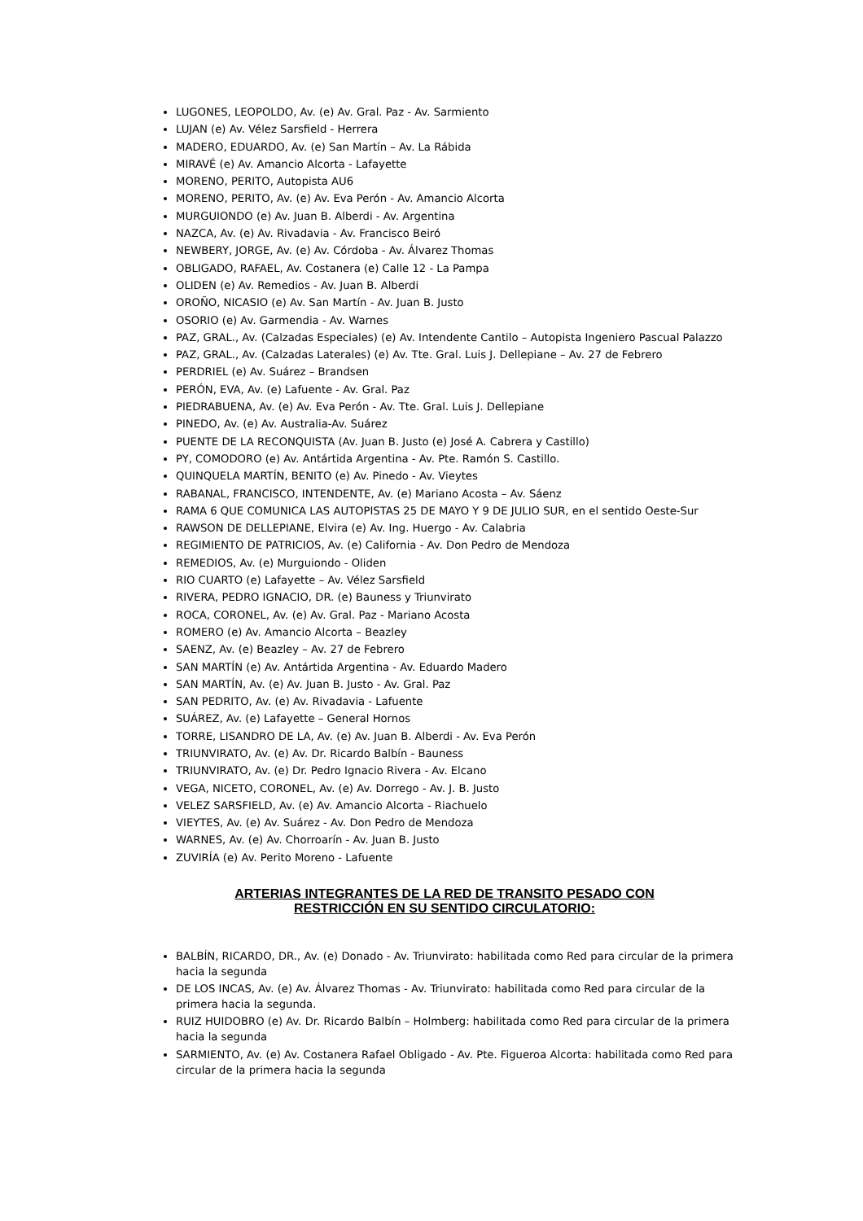LUGONES, LEOPOLDO, Av. (e) Av. Gral. Paz - Av. Sarmiento
LUJAN (e) Av. Vélez Sarsfield - Herrera
MADERO, EDUARDO, Av. (e) San Martín – Av. La Rábida
MIRAVÉ (e) Av. Amancio Alcorta - Lafayette
MORENO, PERITO, Autopista AU6
MORENO, PERITO, Av. (e) Av. Eva Perón - Av. Amancio Alcorta
MURGUIONDO (e) Av. Juan B. Alberdi - Av. Argentina
NAZCA, Av. (e) Av. Rivadavia - Av. Francisco Beiró
NEWBERY, JORGE, Av. (e) Av. Córdoba - Av. Álvarez Thomas
OBLIGADO, RAFAEL, Av. Costanera (e) Calle 12 - La Pampa
OLIDEN (e) Av. Remedios - Av. Juan B. Alberdi
OROÑO, NICASIO (e) Av. San Martín - Av. Juan B. Justo
OSORIO (e) Av. Garmendia - Av. Warnes
PAZ, GRAL., Av. (Calzadas Especiales) (e) Av. Intendente Cantilo – Autopista Ingeniero Pascual Palazzo
PAZ, GRAL., Av. (Calzadas Laterales) (e) Av. Tte. Gral. Luis J. Dellepiane – Av. 27 de Febrero
PERDRIEL (e) Av. Suárez – Brandsen
PERÓN, EVA, Av. (e) Lafuente - Av. Gral. Paz
PIEDRABUENA, Av. (e) Av. Eva Perón - Av. Tte. Gral. Luis J. Dellepiane
PINEDO, Av. (e) Av. Australia-Av. Suárez
PUENTE DE LA RECONQUISTA (Av. Juan B. Justo (e) José A. Cabrera y Castillo)
PY, COMODORO (e) Av. Antártida Argentina - Av. Pte. Ramón S. Castillo.
QUINQUELA MARTÍN, BENITO (e) Av. Pinedo - Av. Vieytes
RABANAL, FRANCISCO, INTENDENTE, Av. (e) Mariano Acosta – Av. Sáenz
RAMA 6 QUE COMUNICA LAS AUTOPISTAS 25 DE MAYO Y 9 DE JULIO SUR, en el sentido Oeste-Sur
RAWSON DE DELLEPIANE, Elvira (e) Av. Ing. Huergo - Av. Calabria
REGIMIENTO DE PATRICIOS, Av. (e) California - Av. Don Pedro de Mendoza
REMEDIOS, Av. (e) Murguiondo - Oliden
RIO CUARTO (e) Lafayette – Av. Vélez Sarsfield
RIVERA, PEDRO IGNACIO, DR. (e) Bauness y Triunvirato
ROCA, CORONEL, Av. (e) Av. Gral. Paz - Mariano Acosta
ROMERO (e) Av. Amancio Alcorta – Beazley
SAENZ, Av. (e) Beazley – Av. 27 de Febrero
SAN MARTÍN (e) Av. Antártida Argentina - Av. Eduardo Madero
SAN MARTÍN, Av. (e) Av. Juan B. Justo - Av. Gral. Paz
SAN PEDRITO, Av. (e) Av. Rivadavia - Lafuente
SUÁREZ, Av. (e) Lafayette – General Hornos
TORRE, LISANDRO DE LA, Av. (e) Av. Juan B. Alberdi - Av. Eva Perón
TRIUNVIRATO, Av. (e) Av. Dr. Ricardo Balbín - Bauness
TRIUNVIRATO, Av. (e) Dr. Pedro Ignacio Rivera - Av. Elcano
VEGA, NICETO, CORONEL, Av. (e) Av. Dorrego - Av. J. B. Justo
VELEZ SARSFIELD, Av. (e) Av. Amancio Alcorta - Riachuelo
VIEYTES, Av. (e) Av. Suárez - Av. Don Pedro de Mendoza
WARNES, Av. (e) Av. Chorroarín - Av. Juan B. Justo
ZUVIRÍA (e) Av. Perito Moreno - Lafuente
ARTERIAS INTEGRANTES DE LA RED DE TRANSITO PESADO CON
RESTRICCIÓN EN SU SENTIDO CIRCULATORIO:
BALBÍN, RICARDO, DR., Av. (e) Donado - Av. Triunvirato: habilitada como Red para circular de la primera hacia la segunda
DE LOS INCAS, Av. (e) Av. Álvarez Thomas - Av. Triunvirato: habilitada como Red para circular de la primera hacia la segunda.
RUIZ HUIDOBRO (e) Av. Dr. Ricardo Balbín – Holmberg: habilitada como Red para circular de la primera hacia la segunda
SARMIENTO, Av. (e) Av. Costanera Rafael Obligado - Av. Pte. Figueroa Alcorta: habilitada como Red para circular de la primera hacia la segunda